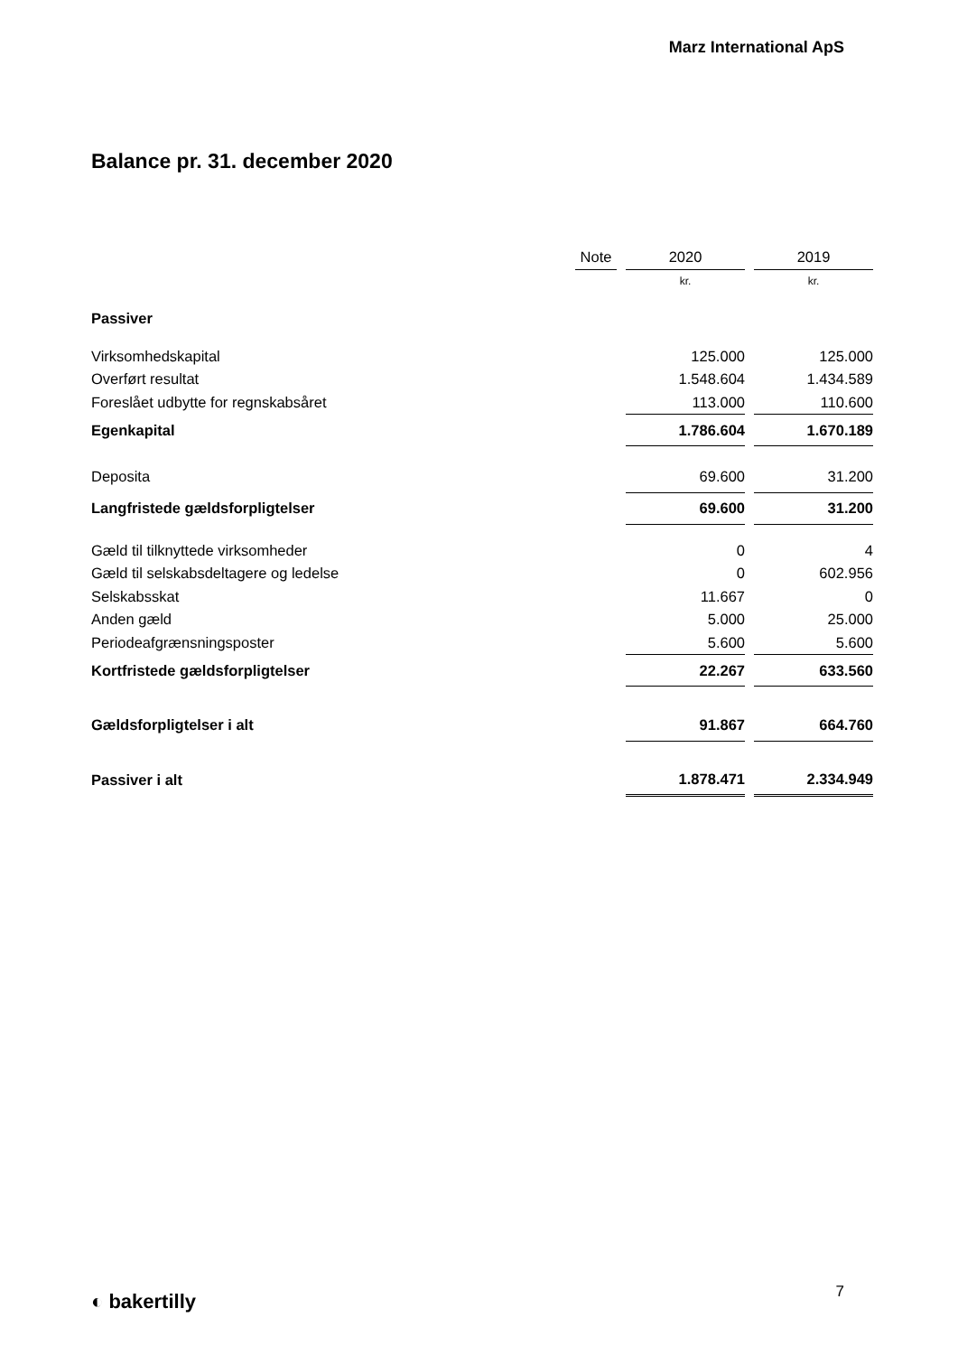Marz International ApS
Balance pr. 31. december 2020
| | Note | | 2020 | | 2019 |
| --- | --- | --- | --- | --- | --- |
| | | | kr. | | kr. |
| Passiver | | | | | |
| Virksomhedskapital | | | 125.000 | | 125.000 |
| Overført resultat | | | 1.548.604 | | 1.434.589 |
| Foreslået udbytte for regnskabsåret | | | 113.000 | | 110.600 |
| Egenkapital | | | 1.786.604 | | 1.670.189 |
| Deposita | | | 69.600 | | 31.200 |
| Langfristede gældsforpligtelser | | | 69.600 | | 31.200 |
| Gæld til tilknyttede virksomheder | | | 0 | | 4 |
| Gæld til selskabsdeltagere og ledelse | | | 0 | | 602.956 |
| Selskabsskat | | | 11.667 | | 0 |
| Anden gæld | | | 5.000 | | 25.000 |
| Periodeafgrænsningsposter | | | 5.600 | | 5.600 |
| Kortfristede gældsforpligtelser | | | 22.267 | | 633.560 |
| Gældsforpligtelser i alt | | | 91.867 | | 664.760 |
| Passiver i alt | | | 1.878.471 | | 2.334.949 |
◐ bakertilly 7